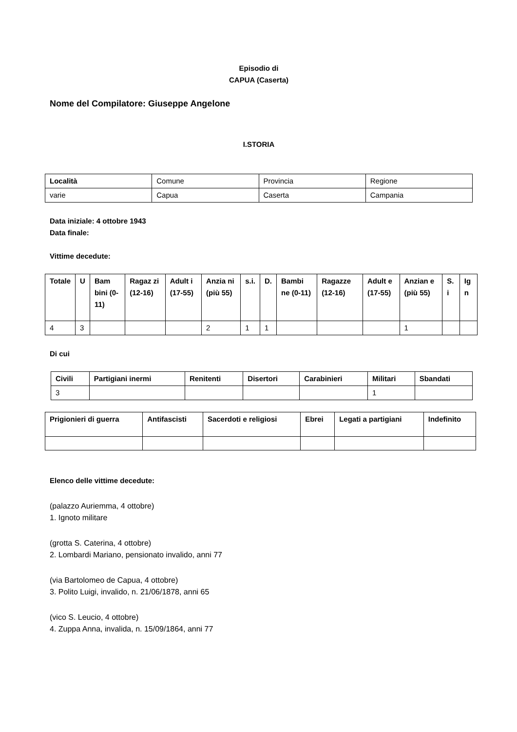Episodio di
CAPUA (Caserta)
Nome del Compilatore: Giuseppe Angelone
I.STORIA
| Località | Comune | Provincia | Regione |
| varie | Capua | Caserta | Campania |
Data iniziale: 4 ottobre 1943
Data finale:
Vittime decedute:
| Totale | U | Bam bini (0-11) | Ragaz zi (12-16) | Adult i (17-55) | Anzia ni (più 55) | s.i. | D. | Bambi ne (0-11) | Ragazze (12-16) | Adult e (17-55) | Anzian e (più 55) | S. i | Ig n |
| --- | --- | --- | --- | --- | --- | --- | --- | --- | --- | --- | --- | --- | --- |
| 4 | 3 | | | | 2 | 1 | 1 | | | | 1 | | |
Di cui
| Civili | Partigiani inermi | Renitenti | Disertori | Carabinieri | Militari | Sbandati |
| --- | --- | --- | --- | --- | --- | --- |
| 3 | | | | | 1 | |
| Prigionieri di guerra | Antifascisti | Sacerdoti e religiosi | Ebrei | Legati a partigiani | Indefinito |
| --- | --- | --- | --- | --- | --- |
Elenco delle vittime decedute:
(palazzo Auriemma, 4 ottobre)
1. Ignoto militare
(grotta S. Caterina, 4 ottobre)
2. Lombardi Mariano, pensionato invalido, anni 77
(via Bartolomeo de Capua, 4 ottobre)
3. Polito Luigi, invalido, n. 21/06/1878, anni 65
(vico S. Leucio, 4 ottobre)
4. Zuppa Anna, invalida, n. 15/09/1864, anni 77